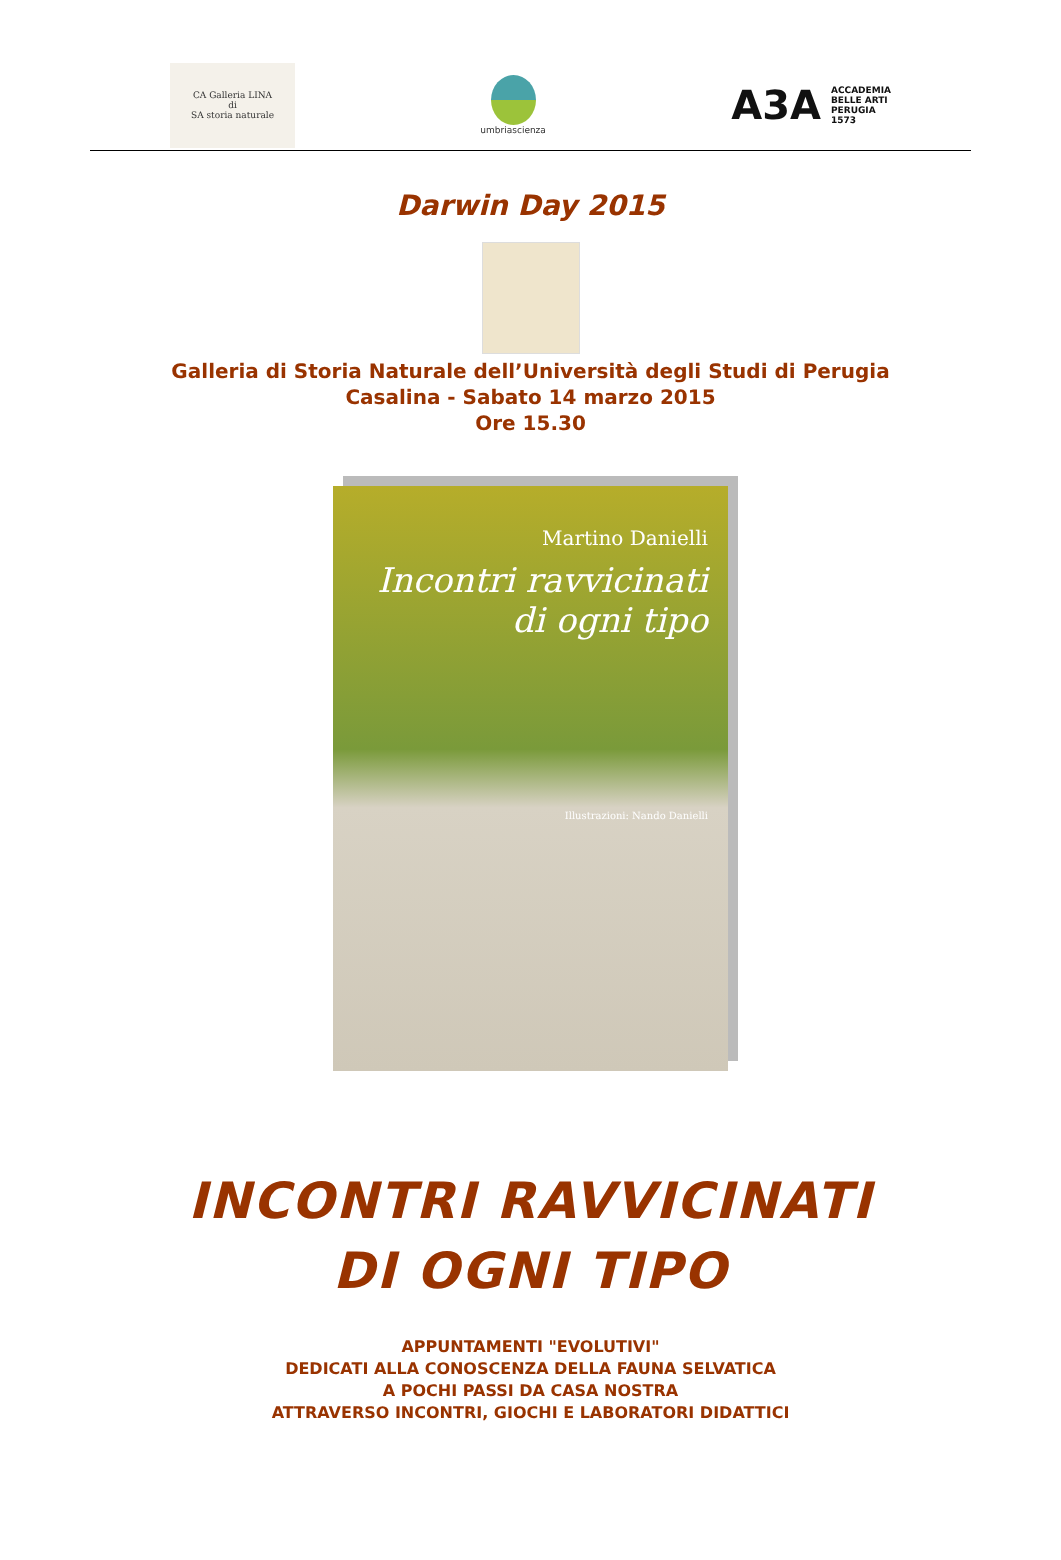CA Galleria LINA
di
SA storia naturale
umbriascienza
A3A ACCADEMIA
BELLE ARTI
PERUGIA
1573
Darwin Day 2015
Galleria di Storia Naturale dell’Università degli Studi di Perugia
Casalina - Sabato 14 marzo 2015
Ore 15.30
Martino Danielli
Incontri ravvicinati
di ogni tipo
Illustrazioni: Nando Danielli
INCONTRI RAVVICINATI
DI OGNI TIPO
APPUNTAMENTI "EVOLUTIVI"
DEDICATI ALLA CONOSCENZA DELLA FAUNA SELVATICA
A POCHI PASSI DA CASA NOSTRA
ATTRAVERSO INCONTRI, GIOCHI E LABORATORI DIDATTICI